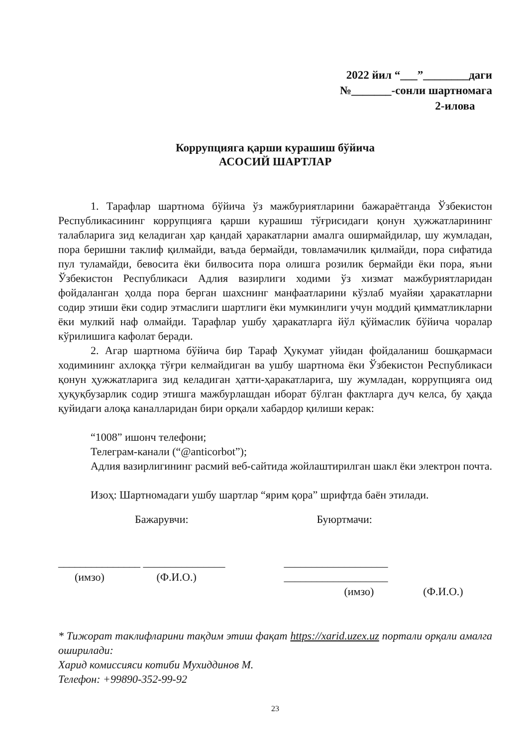2022 йил “___”________даги
№_______-сонли шартномага
2-илова
Коррупцияга қарши курашиш бўйича
АСОСИЙ ШАРТЛАР
1. Тарафлар шартнома бўйича ўз мажбуриятларини бажараётганда Ўзбекистон Республикасининг коррупцияга қарши курашиш тўғрисидаги қонун ҳужжатларининг талабларига зид келадиган ҳар қандай ҳаракатларни амалга оширмайдилар, шу жумладан, пора беришни таклиф қилмайди, ваъда бермайди, товламачилик қилмайди, пора сифатида пул туламайди, бевосита ёки билвосита пора олишга розилик бермайди ёки пора, яъни Ўзбекистон Республикаси Адлия вазирлиги ходими ўз хизмат мажбуриятларидан фойдаланган ҳолда пора берган шахснинг манфаатларини кўзлаб муайяи ҳаракатларни содир этиши ёки содир этмаслиги шартлиги ёки мумкинлиги учун моддий қимматликларни ёки мулкий наф олмайди. Тарафлар ушбу ҳаракатларга йўл қўймаслик бўйича чоралар кўрилишига кафолат беради.
2. Агар шартнома бўйича бир Тараф Ҳукумат уйидан фойдаланиш бошқармаси ходимининг ахлоққа тўғри келмайдиган ва ушбу шартнома ёки Ўзбекистон Республикаси қонун ҳужжатларига зид келадиган ҳатти-ҳаракатларига, шу жумладан, коррупцияга оид ҳуқуқбузарлик содир этишга мажбурлашдан иборат бўлган фактларга дуч келса, бу ҳақда қуйидаги алоқа каналларидан бири орқали хабардор қилиши керак:
“1008” ишонч телефони;
Телеграм-канали (“@anticorbot”);
Адлия вазирлигининг расмий веб-сайтида жойлаштирилган шакл ёки электрон почта.
Изоҳ: Шартномадаги ушбу шартлар “ярим қора” шрифтда баён этилади.
Бажарувчи:
_______________ _______________
(имзо) (Ф.И.О.)
Буюртмачи:
___________________ ___________________
(имзо) (Ф.И.О.)
* Тижорат таклифларини тақдим этиш фақат https://xarid.uzex.uz портали орқали амалга оширилади:
Харид комиссияси котиби Мухиддинов М.
Телефон: +99890-352-99-92
23